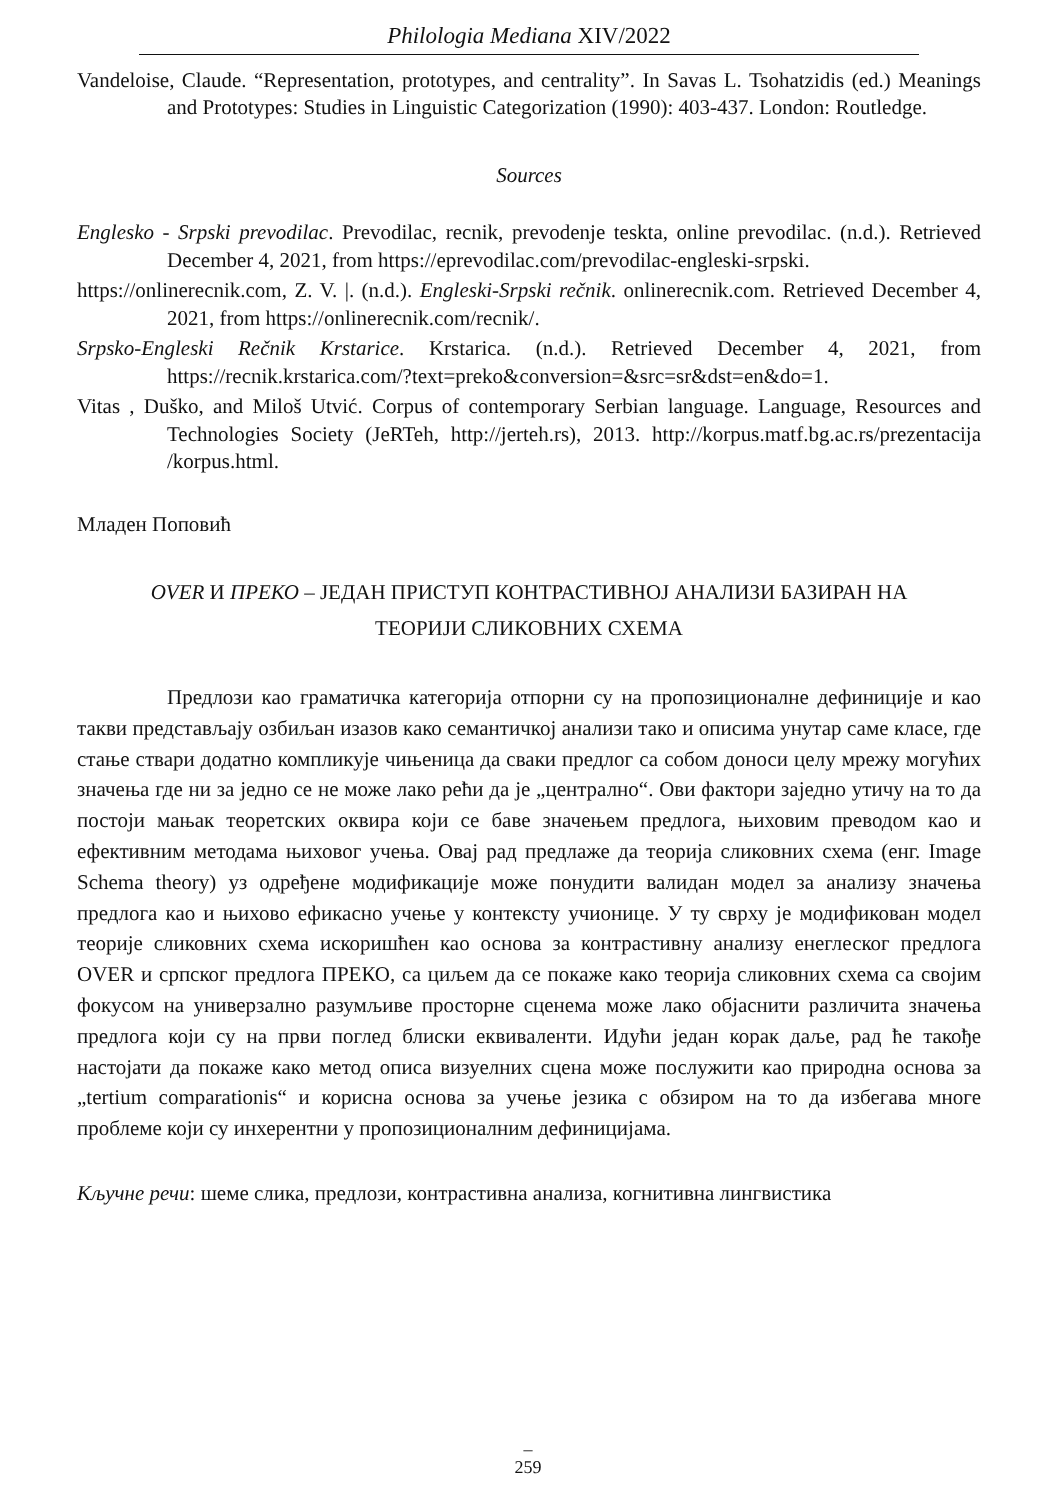Philologia Mediana XIV/2022
Vandeloise, Claude. “Representation, prototypes, and centrality”. In Savas L. Tsohatzidis (ed.) Meanings and Prototypes: Studies in Linguistic Categorization (1990): 403-437. London: Routledge.
Sources
Englesko - Srpski prevodilac. Prevodilac, recnik, prevodenje teskta, online prevodilac. (n.d.). Retrieved December 4, 2021, from https://eprevodilac.com/prevodilac-engleski-srpski.
https://onlinerecnik.com, Z. V. |. (n.d.). Engleski-Srpski rečnik. onlinerecnik.com. Retrieved December 4, 2021, from https://onlinerecnik.com/recnik/.
Srpsko-Engleski Rečnik Krstarice. Krstarica. (n.d.). Retrieved December 4, 2021, from https://recnik.krstarica.com/?text=preko&conversion=&src=sr&dst=en&do=1.
Vitas , Duško, and Miloš Utvić. Corpus of contemporary Serbian language. Language, Resources and Technologies Society (JeRTeh, http://jerteh.rs), 2013. http://korpus.matf.bg.ac.rs/prezentacija /korpus.html.
Младен Поповић
OVER И ПРЕКО – ЈЕДАН ПРИСТУП КОНТРАСТИВНОЈ АНАЛИЗИ БАЗИРАН НА
ТЕОРИЈИ СЛИКОВНИХ СХЕМА
Предлози као граматичка категорија отпорни су на пропозиционалне дефиниције и као такви представљају озбиљан изазов како семантичкој анализи тако и описима унутар саме класе, где стање ствари додатно компликује чињеница да сваки предлог са собом доноси целу мрежу могућих значења где ни за једно се не може лако рећи да је „централно“. Ови фактори заједно утичу на то да постоји мањак теоретских оквира који се баве значењем предлога, њиховим преводом као и ефективним методама њиховог учења. Овај рад предлаже да теорија сликовних схема (енг. Image Schema theory) уз одређене модификације може понудити валидан модел за анализу значења предлога као и њихово ефикасно учење у контексту учионице. У ту сврху је модификован модел теорије сликовних схема искоришћен као основа за контрастивну анализу енеглеског предлога OVER и српског предлога ПРЕКО, са циљем да се покаже како теорија сликовних схема са својим фокусом на универзално разумљиве просторне сценема може лако објаснити различита значења предлога који су на први поглед блиски еквиваленти. Идући један корак даље, рад ће такође настојати да покаже како метод описа визуелних сцена може послужити као природна основа за „tertium comparationis“ и корисна основа за учење језика с обзиром на то да избегава многе проблеме који су инхерентни у пропозиционалним дефиницијама.
Кључне речи: шеме слика, предлози, контрастивна анализа, когнитивна лингвистика
–
259